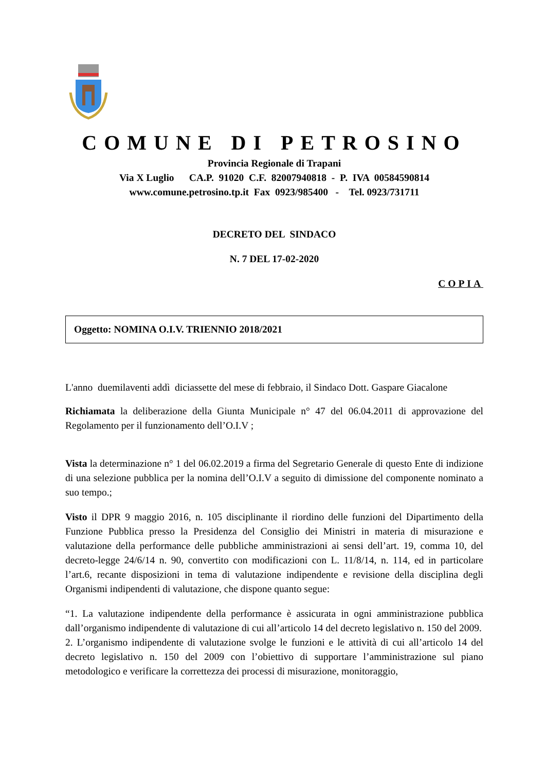COMUNE DI PETROSINO
Provincia Regionale di Trapani
Via X Luglio CA.P. 91020 C.F. 82007940818 - P. IVA 00584590814
www.comune.petrosino.tp.it Fax 0923/985400 - Tel. 0923/731711
DECRETO DEL SINDACO
N. 7 DEL 17-02-2020
COPIA
Oggetto: NOMINA O.I.V. TRIENNIO 2018/2021
L'anno duemilaventi addì diciassette del mese di febbraio, il Sindaco Dott. Gaspare Giacalone
Richiamata la deliberazione della Giunta Municipale n° 47 del 06.04.2011 di approvazione del Regolamento per il funzionamento dell’O.I.V ;
Vista la determinazione n° 1 del 06.02.2019 a firma del Segretario Generale di questo Ente di indizione di una selezione pubblica per la nomina dell’O.I.V a seguito di dimissione del componente nominato a suo tempo.;
Visto il DPR 9 maggio 2016, n. 105 disciplinante il riordino delle funzioni del Dipartimento della Funzione Pubblica presso la Presidenza del Consiglio dei Ministri in materia di misurazione e valutazione della performance delle pubbliche amministrazioni ai sensi dell’art. 19, comma 10, del decreto-legge 24/6/14 n. 90, convertito con modificazioni con L. 11/8/14, n. 114, ed in particolare l’art.6, recante disposizioni in tema di valutazione indipendente e revisione della disciplina degli Organismi indipendenti di valutazione, che dispone quanto segue:
“1. La valutazione indipendente della performance è assicurata in ogni amministrazione pubblica dall’organismo indipendente di valutazione di cui all’articolo 14 del decreto legislativo n. 150 del 2009.
2. L’organismo indipendente di valutazione svolge le funzioni e le attività di cui all’articolo 14 del decreto legislativo n. 150 del 2009 con l’obiettivo di supportare l’amministrazione sul piano metodologico e verificare la correttezza dei processi di misurazione, monitoraggio,